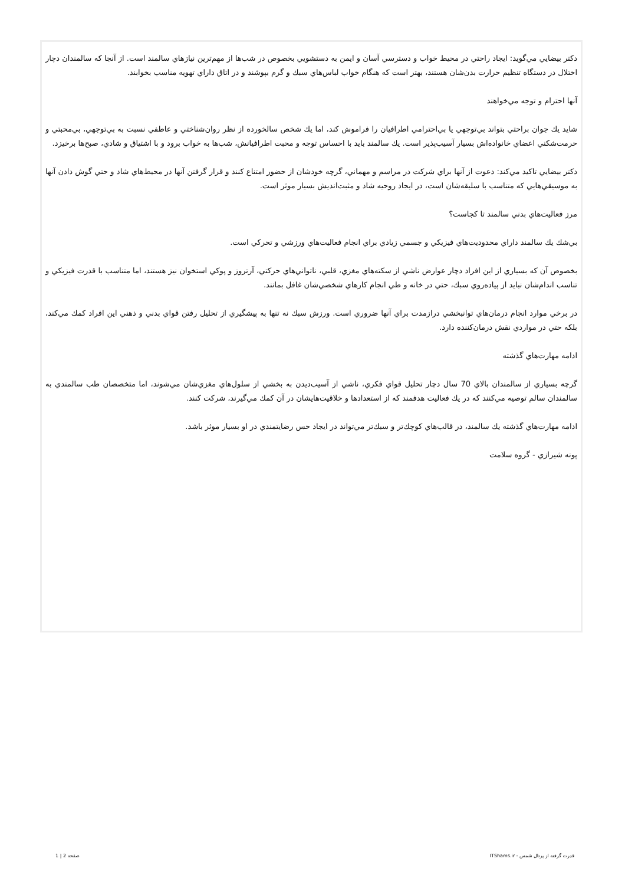دكتر بيضايي مي‌گويد: ايجاد راحتي در محيط خواب و دسترسي آسان و ايمن به دستشويي بخصوص در شب‌ها از مهم‌ترين نيازهاي سالمند است. از آنجا كه سالمندان دچار اختلال در دستگاه تنظيم حرارت بدن‌شان هستند، بهتر است كه هنگام خواب لباس‌هاي سبك و گرم بپوشند و در اتاق داراي تهويه مناسب بخوابند.
آنها احترام و توجه مي‌خواهند
شايد يك جوان براحتي بتواند بي‌توجهي يا بي‌احترامي اطرافيان را فراموش كند، اما يك شخص سالخورده از نظر روان‌شناختي و عاطفي نسبت به بي‌توجهي، بي‌محبتي و حرمت‌شكني اعضاي خانواده‌اش بسيار آسيب‌پذير است. يك سالمند بايد با احساس توجه و محبت اطرافيانش، شب‌ها به خواب برود و با اشتياق و شادي، صبح‌ها برخيزد.
دكتر بيضايي تاكيد مي‌كند: دعوت از آنها براي شركت در مراسم و مهماني، گرچه خودشان از حضور امتناع كنند و قرار گرفتن آنها در محيط‌هاي شاد و حتي گوش دادن آنها به موسيقي‌هايي كه متناسب با سليقه‌شان است، در ايجاد روحيه شاد و مثبت‌انديش بسيار موثر است.
مرز فعاليت‌هاي بدني سالمند تا كجاست؟
بي‌شك يك سالمند داراي محدوديت‌هاي فيزيكي و جسمي زيادي براي انجام فعاليت‌هاي ورزشي و تحركي است.
بخصوص آن كه بسياري از اين افراد دچار عوارض ناشي از سكته‌هاي مغزي، قلبي، ناتواني‌هاي حركتي، آرتروز و پوكي استخوان نيز هستند، اما متناسب با قدرت فيزيكي و تناسب اندام‌شان نبايد از پياده‌روي سبك، حتي در خانه و طي انجام كارهاي شخصي‌شان غافل بمانند.
در برخي موارد انجام درمان‌هاي توانبخشي درازمدت براي آنها ضروري است. ورزش سبك نه تنها به پيشگيري از تحليل رفتن قواي بدني و ذهني اين افراد كمك مي‌كند، بلكه حتي در مواردي نقش درمان‌كننده دارد.
ادامه مهارت‌هاي گذشته
گرچه بسياري از سالمندان بالاي 70 سال دچار تحليل قواي فكري، ناشي از آسيب‌ديدن به بخشي از سلول‌هاي مغزي‌شان مي‌شوند، اما متخصصان طب سالمندي به سالمندان سالم توصيه مي‌كنند كه در يك فعاليت هدفمند كه از استعدادها و خلاقيت‌هايشان در آن كمك مي‌گيرند، شركت كنند.
ادامه مهارت‌هاي گذشته يك سالمند، در قالب‌هاي كوچك‌تر و سبك‌تر مي‌تواند در ايجاد حس رضايتمندي در او بسيار موثر باشد.
پونه شيرازي - گروه سلامت
قدرت گرفته از پرتال شمس - ITShams.ir صفحه 2 | 1